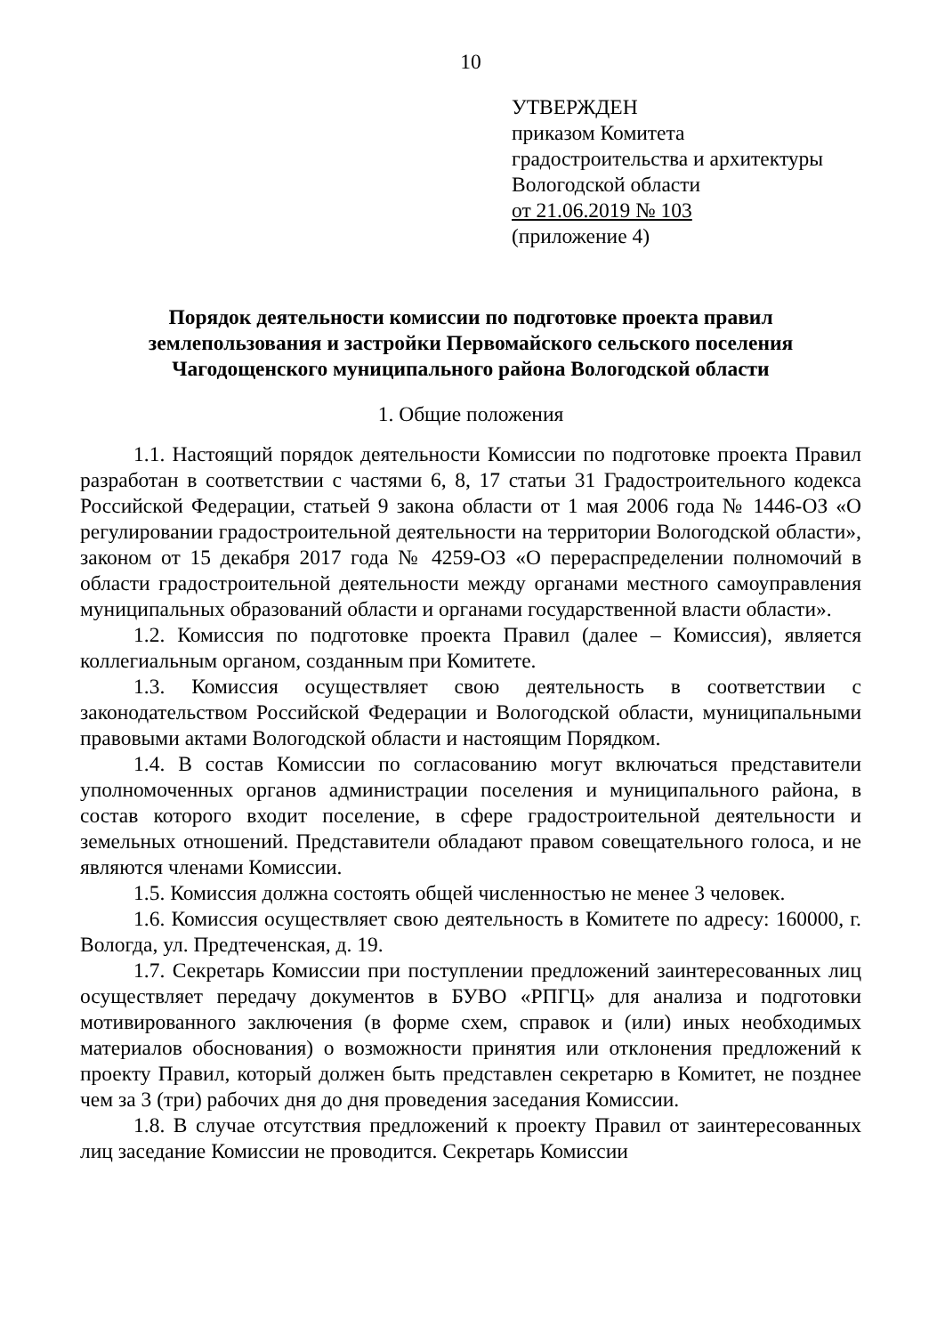10
УТВЕРЖДЕН
приказом Комитета
градостроительства и архитектуры
Вологодской области
от 21.06.2019 № 103
(приложение 4)
Порядок деятельности комиссии по подготовке проекта правил
землепользования и застройки Первомайского сельского поселения
Чагодощенского муниципального района Вологодской области
1. Общие положения
1.1. Настоящий порядок деятельности Комиссии по подготовке проекта Правил разработан в соответствии с частями 6, 8, 17 статьи 31 Градостроительного кодекса Российской Федерации, статьей 9 закона области от 1 мая 2006 года № 1446-ОЗ «О регулировании градостроительной деятельности на территории Вологодской области», законом от 15 декабря 2017 года № 4259-ОЗ «О перераспределении полномочий в области градостроительной деятельности между органами местного самоуправления муниципальных образований области и органами государственной власти области».
1.2. Комиссия по подготовке проекта Правил (далее – Комиссия), является коллегиальным органом, созданным при Комитете.
1.3. Комиссия осуществляет свою деятельность в соответствии с законодательством Российской Федерации и Вологодской области, муниципальными правовыми актами Вологодской области и настоящим Порядком.
1.4. В состав Комиссии по согласованию могут включаться представители уполномоченных органов администрации поселения и муниципального района, в состав которого входит поселение, в сфере градостроительной деятельности и земельных отношений. Представители обладают правом совещательного голоса, и не являются членами Комиссии.
1.5. Комиссия должна состоять общей численностью не менее 3 человек.
1.6. Комиссия осуществляет свою деятельность в Комитете по адресу: 160000, г. Вологда, ул. Предтеченская, д. 19.
1.7. Секретарь Комиссии при поступлении предложений заинтересованных лиц осуществляет передачу документов в БУВО «РПГЦ» для анализа и подготовки мотивированного заключения (в форме схем, справок и (или) иных необходимых материалов обоснования) о возможности принятия или отклонения предложений к проекту Правил, который должен быть представлен секретарю в Комитет, не позднее чем за 3 (три) рабочих дня до дня проведения заседания Комиссии.
1.8. В случае отсутствия предложений к проекту Правил от заинтересованных лиц заседание Комиссии не проводится. Секретарь Комиссии